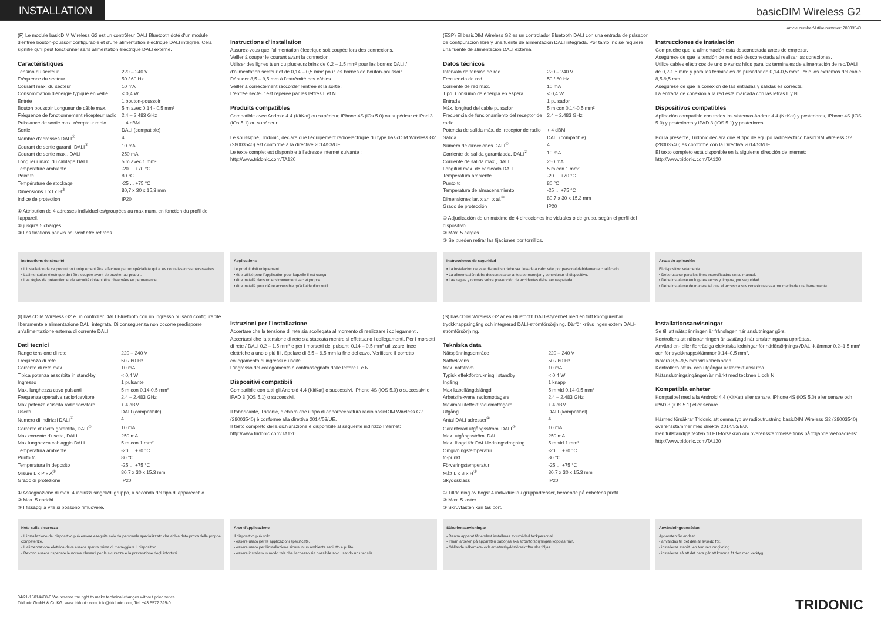INSTALLATION
basicDIM Wireless G2
article number/Artikelnummer: 28003540
(F) Le module basicDIM Wireless G2 est un contrôleur DALI Bluetooth doté d'un module d'entrée bouton-poussoir configurable et d'une alimentation électrique DALI intégrée. Cela signifie qu'il peut fonctionner sans alimentation électrique DALI externe.
Caractéristiques
| Tension du secteur | 220 – 240 V |
| Fréquence du secteur | 50 / 60 Hz |
| Courant max. du secteur | 10 mA |
| Consommation d'énergie typique en veille | < 0,4 W |
| Entrée | 1 bouton-poussoir |
| Bouton poussoir Longueur de câble max. | 5 m avec 0,14 - 0,5 mm² |
| Fréquence de fonctionnement récepteur radio | 2,4 – 2,483 GHz |
| Puissance de sortie max. récepteur radio | + 4 dBM |
| Sortie | DALI (compatible) |
| Nombre d'adresses DALI<sup>①</sup> | 4 |
| Courant de sortie garanti, DALI<sup>②</sup> | 10 mA |
| Courant de sortie max., DALI | 250 mA |
| Longueur max. du câblage DALI | 5 m avec 1 mm² |
| Température ambiante | -20 ... +70 °C |
| Point tc | 80 °C |
| Température de stockage | -25 ... +75 °C |
| Dimensions L x l x H<sup>③</sup> | 80,7 x 30 x 15,3 mm |
| Indice de protection | IP20 |
① Attribution de 4 adresses individuelles/groupées au maximum, en fonction du profil de l'appareil.
② jusqu'à 5 charges.
③ Les fixations par vis peuvent être retirées.
Instructions d'installation
Assurez-vous que l'alimentation électrique soit coupée lors des connexions.
Veiller à couper le courant avant la connexion.
Utiliser des lignes à un ou plusieurs brins de 0,2 – 1,5 mm² pour les bornes DALI / d'alimentation secteur et de 0,14 – 0,5 mm² pour les bornes de bouton-poussoir.
Dénuder 8,5 – 9,5 mm à l'extrémité des câbles.
Veiller à correctement raccorder l'entrée et la sortie.
L'entrée secteur est repérée par les lettres L et N.
Produits compatibles
Compatible avec Android 4.4 (KitKat) ou supérieur, iPhone 4S (iOs 5.0) ou supérieur et iPad 3 (iOs 5.1) ou supérieur.
Le soussigné, Tridonic, déclare que l'équipement radioélectrique du type basicDIM Wireless G2 (28003540) est conforme à la directive 2014/53/UE.
Le texte complet est disponible à l'adresse internet suivante :
http://www.tridonic.com/TA120
(ESP) El basicDIM Wireless G2 es un controlador Bluetooth DALI con una entrada de pulsador de configuración libre y una fuente de alimentación DALI integrada. Por tanto, no se requiere una fuente de alimentación DALI externa.
Datos técnicos
| Intervalo de tensión de red | 220 – 240 V |
| Frecuencia de red | 50 / 60 Hz |
| Corriente de red máx. | 10 mA |
| Tipo. Consumo de energía en espera | < 0,4 W |
| Entrada | 1 pulsador |
| Máx. longitud del cable pulsador | 5 m con 0,14-0,5 mm² |
| Frecuencia de funcionamiento del receptor de radio | 2,4 – 2,483 GHz |
| Potencia de salida máx. del receptor de radio | + 4 dBM |
| Salida | DALI (compatible) |
| Número de direcciones DALI<sup>①</sup> | 4 |
| Corriente de salida garantizada, DALI<sup>②</sup> | 10 mA |
| Corriente de salida máx., DALI | 250 mA |
| Longitud máx. de cableado DALI | 5 m con 1 mm² |
| Temperatura ambiente | -20 ... +70 °C |
| Punto tc | 80 °C |
| Temperatura de almacenamiento | -25 ... +75 °C |
| Dimensiones lar. x an. x al.<sup>③</sup> | 80,7 x 30 x 15,3 mm |
| Grado de protección | IP20 |
① Adjudicación de un máximo de 4 direcciones individuales o de grupo, según el perfil del dispositivo.
② Máx. 5 cargas.
③ Se pueden retirar las fijaciones por tornillos.
Instrucciones de instalación
Compruebe que la alimentación esta desconectada antes de empezar.
Asegúrese de que la tensión de red esté desconectada al realizar las conexiones.
Utilice cables eléctricos de uno o varios hilos para los terminales de alimentación de red/DALI de 0,2-1,5 mm² y para los terminales de pulsador de 0,14-0,5 mm². Pele los extremos del cable 8,5-9,5 mm.
Asegúrese de que la conexión de las entradas y salidas es correcta.
La entrada de conexión a la red está marcada con las letras L y N.
Dispositivos compatibles
Aplicación compatible con todos los sistemas Androir 4.4 (KitKat) y posteriores, iPhone 4S (iOS 5.0) y posteriores y iPAD 3 (iOS 5.1) y posteriores.
Por la presente, Tridonic declara que el tipo de equipo radioeléctrico basicDIM Wireless G2 (28003540) es conforme con la Directiva 2014/53/UE.
El texto completo está disponible en la siguiente dirección de internet:
http://www.tridonic.com/TA120
Instructions de sécurité
• L'installation de ce produit doit uniquement être effectuée par un spécialiste qui a les connaissances nécessaires.
• L'alimentation électrique doit être coupée avant de toucher au produit.
• Les règles de prévention et de sécurité doivent être observées en permanence.
Applications
Le produit doit uniquement
• être utilisé pour l'application pour laquelle il est conçu
• être installé dans un environnement sec et propre
• être installé pour n'être accessible qu'à l'aide d'un outil
Instrucciones de seguridad
• La instalación de este dispositivo debe ser llevada a cabo sólo por personal debidamente cualificado.
• La alimentación debe desconectarse antes de manejar y conexionar el dispositivo.
• Las reglas y normas sobre prevención de accidentes debe ser respetada.
Areas de aplicación
El dispositivo solamente
• Debe usarse para los fines especificados en su manual.
• Debe instalarse en lugares secos y limpios, por seguridad.
• Debe instalarse de manera tal que el acceso a sus conexiones sea por medio de una herramienta.
(I) basicDIM Wireless G2 è un controller DALI Bluetooth con un ingresso pulsanti configurabile liberamente e alimentazione DALI integrata. Di conseguenza non occorre predisporre un'alimentazione esterna di corrente DALI.
Dati tecnici
| Range tensione di rete | 220 – 240 V |
| Frequenza di rete | 50 / 60 Hz |
| Corrente di rete max. | 10 mA |
| Tipica potenza assorbita in stand-by | < 0,4 W |
| Ingresso | 1 pulsante |
| Max. lunghezza cavo pulsanti | 5 m con 0,14-0,5 mm² |
| Frequenza operativa radioricevitore | 2,4 – 2,483 GHz |
| Max potenza d'uscita radioricevitore | + 4 dBM |
| Uscita | DALI (compatibile) |
| Numero di indirizzi DALI<sup>①</sup> | 4 |
| Corrente d'uscita garantita, DALI<sup>②</sup> | 10 mA |
| Max corrente d'uscita, DALI | 250 mA |
| Max lunghezza cablaggio DALI | 5 m con 1 mm² |
| Temperatura ambiente | -20 ... +70 °C |
| Punto tc | 80 °C |
| Temperatura in deposito | -25 ... +75 °C |
| Misure L x P x A<sup>③</sup> | 80,7 x 30 x 15,3 mm |
| Grado di protezione | IP20 |
① Assegnazione di max. 4 indirizzi singoli/di gruppo, a seconda del tipo di apparecchio.
② Max. 5 carichi.
③ I fissaggi a vite si possono rimuovere.
Istruzioni per l'installazione
Accertare che la tensione di rete sia scollegata al momento di realizzare i collegamenti. Accertarsi che la tensione di rete sia staccata mentre si effettuano i collegamenti. Per i morsetti di rete / DALI 0,2 – 1,5 mm² e per i morsetti dei pulsanti 0,14 – 0,5 mm² utilizzare linee elettriche a uno o più fili. Spelare di 8,5 – 9,5 mm la fine del cavo. Verificare il corretto collegamento di ingressi e uscite.
L'ingresso del collegamento è contrassegnato dalle lettere L e N.
Dispositivi compatibili
Compatibile con tutti gli Android 4.4 (KitKat) o successivi, iPhone 4S (iOS 5.0) o successivi e iPAD 3 (iOS 5.1) o successivi.
Il fabbricante, Tridonic, dichiara che il tipo di apparecchiatura radio basicDIM Wireless G2 (28003540) è conforme alla direttiva 2014/53/UE.
Il testo completo della dichiarazione è disponibile al seguente indirizzo Internet:
http://www.tridonic.com/TA120
(S) basicDIM Wireless G2 är en Bluetooth DALI-styrenhet med en fritt konfigurerbar tryckknappsingång och integrerad DALI-strömförsörjning. Därför krävs ingen extern DALI-strömförsörjning.
Tekniska data
| Nätspänningsområde | 220 – 240 V |
| Nätfrekvens | 50 / 60 Hz |
| Max. nätström | 10 mA |
| Typisk effektförbrukning i standby | < 0,4 W |
| Ingång | 1 knapp |
| Max kabellängdslängd | 5 m vid 0,14-0,5 mm² |
| Arbetsfrekvens radiomottagare | 2,4 – 2,483 GHz |
| Maximal uteffekt radiomottagare | + 4 dBM |
| Utgång | DALI (kompatibel) |
| Antal DALI adresser<sup>①</sup> | 4 |
| Garanterad utgångsström, DALI<sup>②</sup> | 10 mA |
| Max. utgångsström, DALI | 250 mA |
| Max. längd för DALI-ledningsdragning | 5 m vid 1 mm² |
| Omgivningstemperatur | -20 ... +70 °C |
| tc-punkt | 80 °C |
| Förvaringstemperatur | -25 ... +75 °C |
| Mått L x B x H<sup>③</sup> | 80,7 x 30 x 15,3 mm |
| Skyddsklass | IP20 |
① Tilldelning av högst 4 individuella / gruppadresser, beroende på enhetens profil.
② Max. 5 laster.
③ Skruvfästen kan tas bort.
Installationsanvisningar
Se till att nätspänningen är frånslagen när anslutningar görs.
Kontrollera att nätspänningen är avstängd när anslutningarna upprättas.
Använd en- eller flertrådiga elektriska ledningar för nätförsörjnings-/DALI-klämmor 0,2–1,5 mm² och för tryckknappsklämmor 0,14–0,5 mm².
Isolera 8,5–9,5 mm vid kabeländen.
Kontrollera att in- och utgångar är korrekt anslutna.
Nätanslutningsingången är märkt med tecknen L och N.
Kompatibla enheter
Kompatibel med alla Android 4.4 (KitKat) eller senare, iPhone 4S (iOS 5.0) eller senare och iPAD 3 (iOS 5.1) eller senare.
Härmed försäkrar Tridonic att denna typ av radioutrustning basicDIM Wireless G2 (28003540) överensstämmer med direktiv 2014/53/EU.
Den fullständiga texten till EU-försäkran om överensstämmelse finns på följande webbadress:
http://www.tridonic.com/TA120
Note sulla sicurezza
• L'installazione del dispositivo può essere eseguita solo da personale specializzato che abbia dato prova delle proprie competenze.
• L'alimentazione elettrica deve essere spenta prima di maneggiare il dispositivo.
• Devono essere rispettate le norme rilevanti per la sicurezza e la prevenzione degli infortuni.
Aree d'applicazione
Il dispositivo può solo
• essere usato per le applicazioni specificate.
• essere usato per l'installazione sicura in un ambiente asciutto e pulito.
• essere installato in modo tale che l'accesso sia possibile solo usando un utensile.
Säkerhetsanvisningar
• Denna apparat får endast installeras av utbildad fackpersonal.
• Innan arbeten på apparaten påbörjas ska strömförsörjningen kopplas från.
• Gällande säkerhets- och arbetarskyddsföreskrifter ska följas.
Användningsområden
Apparaten får endast
• användas till det den är avsedd för.
• installeras stabilt i en torr, ren omgivning.
• installeras så att det bara går att komma åt den med verktyg.
04/21-15014468-0 We reserve the right to make technical changes without prior notice.
Tridonic GmbH & Co KG, www.tridonic.com, info@tridonic.com, Tel. +43 5572 395-0
TRIDONIC